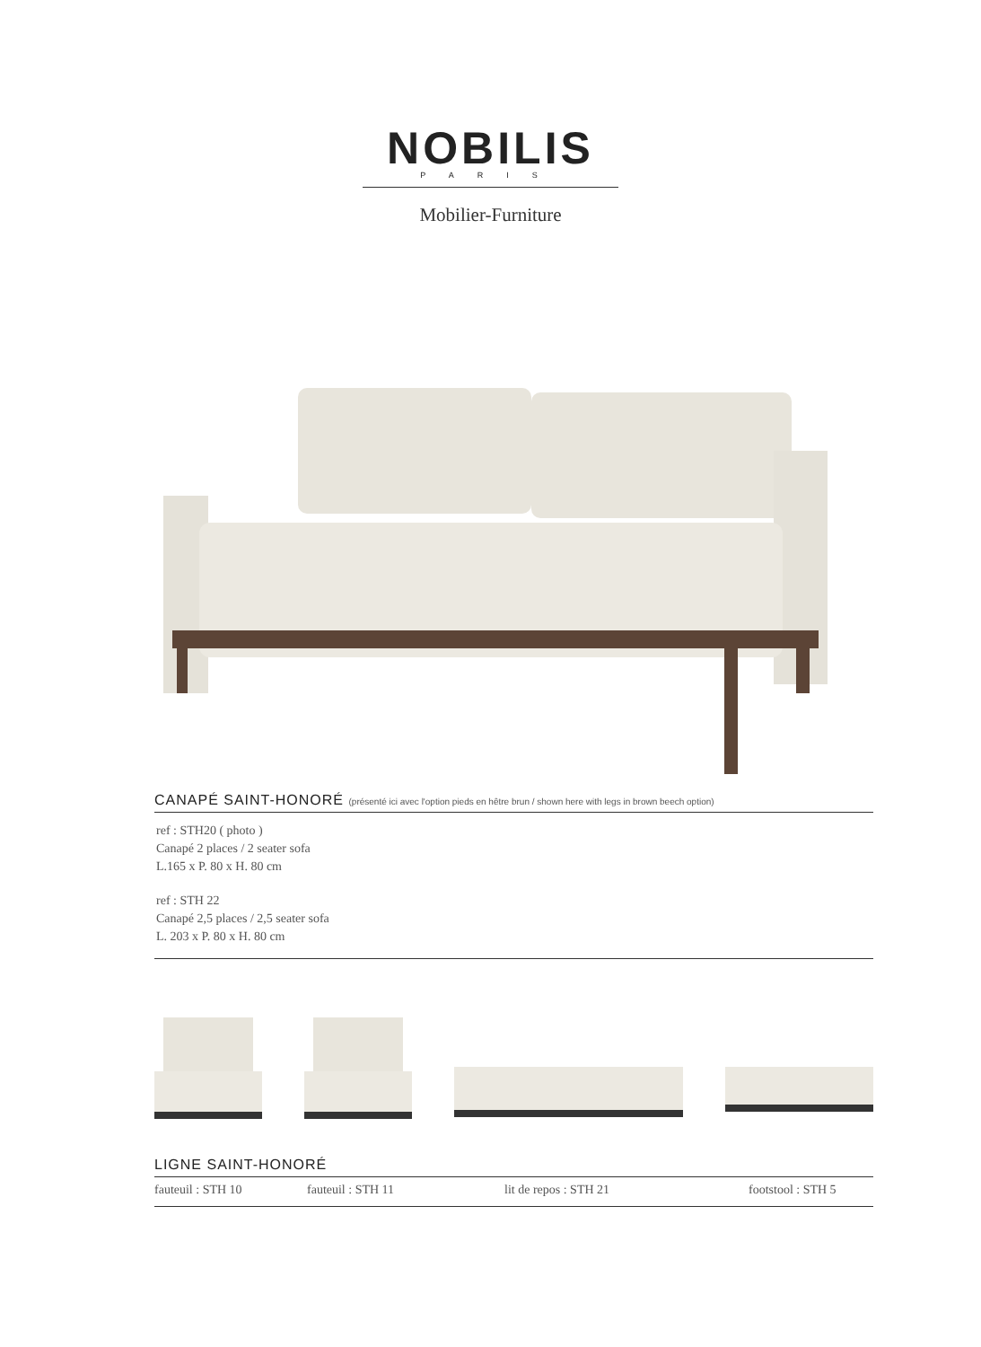NOBILIS
PARIS
Mobilier-Furniture
CANAPÉ SAINT-HONORÉ (présenté ici avec l'option pieds en hêtre brun / shown here with legs in brown beech option)
ref : STH20 ( photo )
Canapé 2 places / 2 seater sofa
L.165 x P. 80 x H. 80 cm
ref : STH 22
Canapé 2,5 places / 2,5 seater sofa
L. 203 x P. 80 x H. 80 cm
LIGNE SAINT-HONORÉ
fauteuil : STH 10 fauteuil : STH 11 lit de repos : STH 21 footstool : STH 5